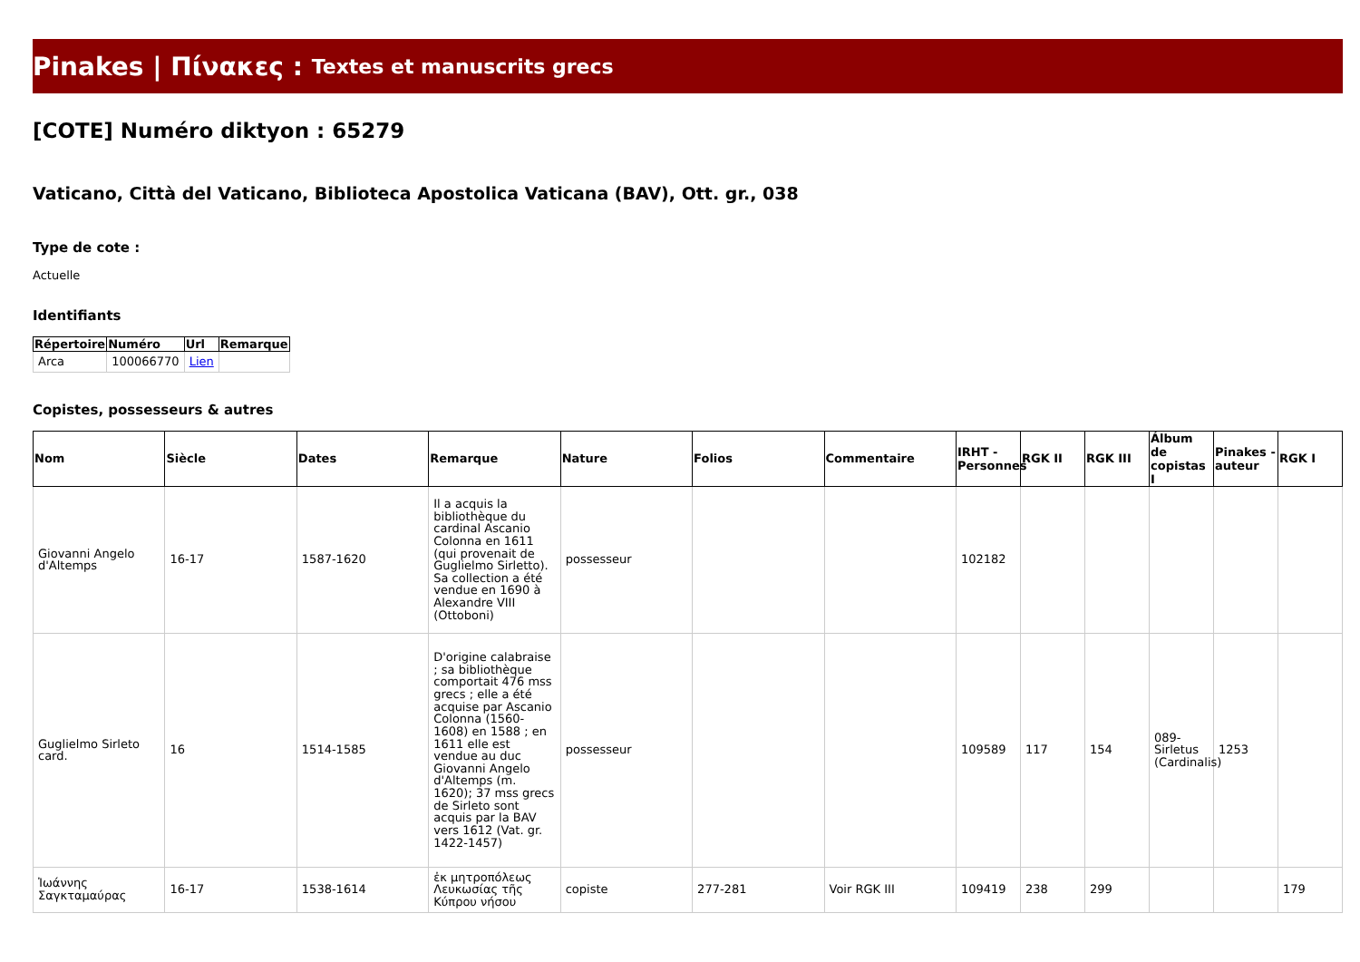Pinakes | Πίνακες : Textes et manuscrits grecs
[COTE] Numéro diktyon : 65279
Vaticano, Città del Vaticano, Biblioteca Apostolica Vaticana (BAV), Ott. gr., 038
Type de cote :
Actuelle
Identifiants
| Répertoire | Numéro | Url | Remarque |
| --- | --- | --- | --- |
| Arca | 100066770 | Lien | |
Copistes, possesseurs & autres
| Nom | Siècle | Dates | Remarque | Nature | Folios | Commentaire | IRHT - Personnes | RGK II | RGK III | Álbum de copistas I | Pinakes - auteur | RGK I |
| --- | --- | --- | --- | --- | --- | --- | --- | --- | --- | --- | --- | --- |
| Giovanni Angelo d'Altemps | 16-17 | 1587-1620 | Il a acquis la bibliothèque du cardinal Ascanio Colonna en 1611 (qui provenait de Guglielmo Sirletto). Sa collection a été vendue en 1690 à Alexandre VIII (Ottoboni) | possesseur | | | 102182 | | | | | |
| Guglielmo Sirleto card. | 16 | 1514-1585 | D'origine calabraise ; sa bibliothèque comportait 476 mss grecs ; elle a été acquise par Ascanio Colonna (1560-1608) en 1588 ; en 1611 elle est vendue au duc Giovanni Angelo d'Altemps (m. 1620); 37 mss grecs de Sirleto sont acquis par la BAV vers 1612 (Vat. gr. 1422-1457) | possesseur | | | 109589 | 117 | 154 | 089-Sirletus (Cardinalis) | 1253 | |
| Ἰωάννης Σαγκταμαύρας | 16-17 | 1538-1614 | ἐκ μητροπόλεως Λευκωσίας τῆς Κύπρου νήσου | copiste | 277-281 | Voir RGK III | 109419 | 238 | 299 | | | 179 |